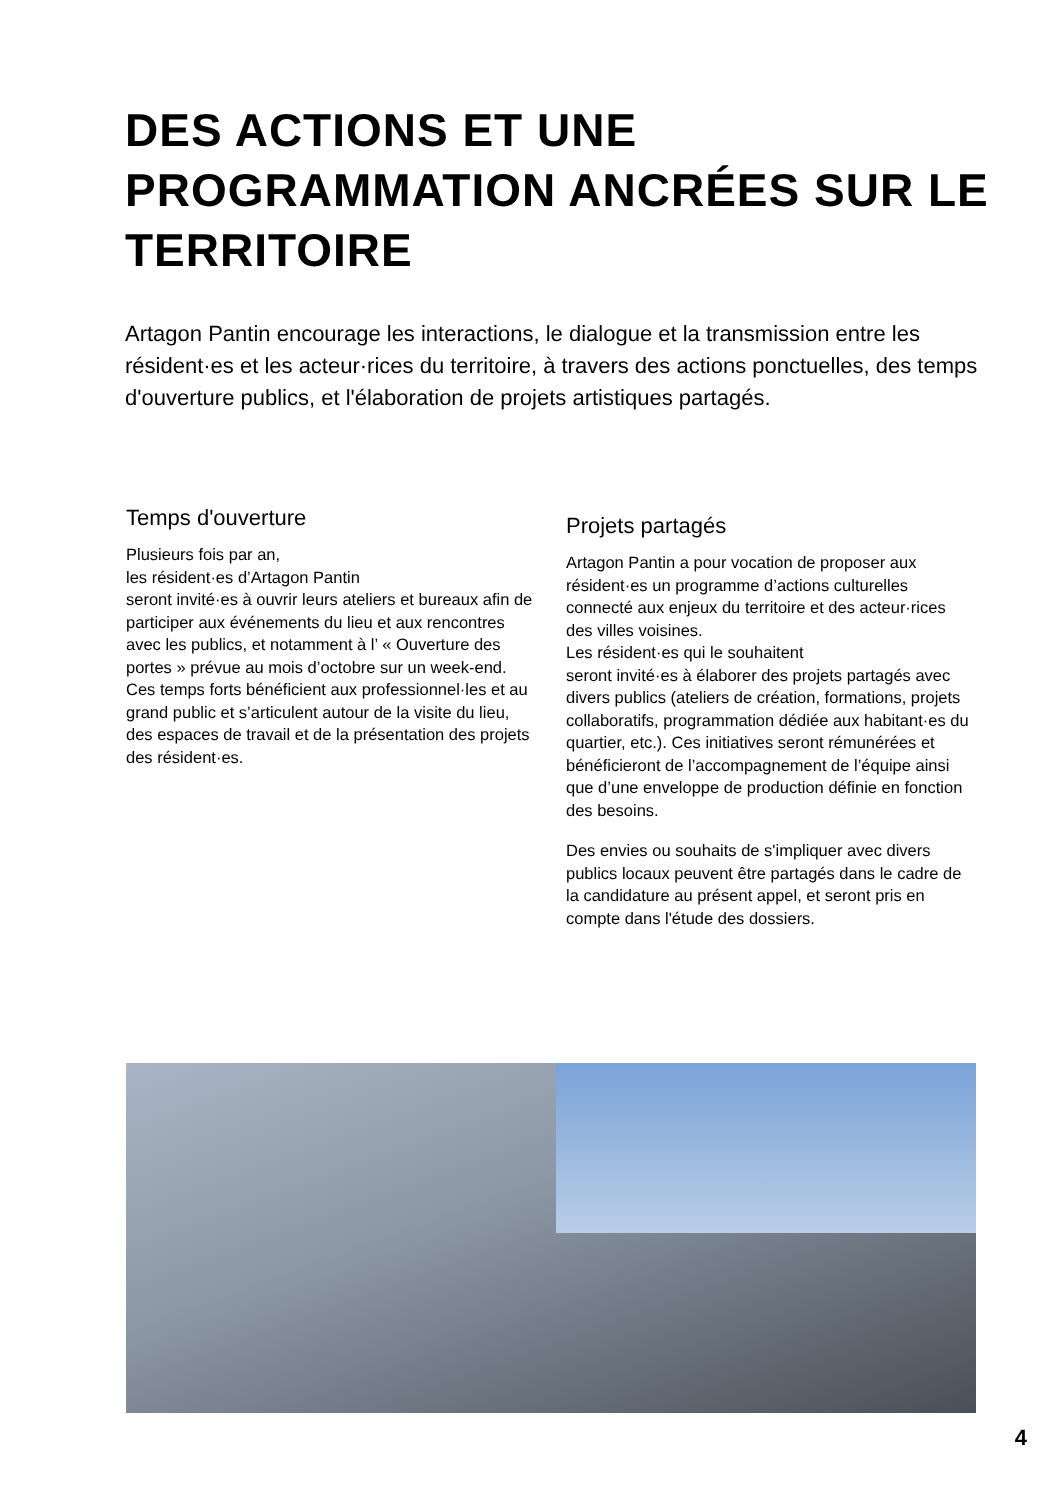DES ACTIONS ET UNE PROGRAMMATION ANCRÉES SUR LE TERRITOIRE
Artagon Pantin encourage les interactions, le dialogue et la transmission entre les résident·es et les acteur·rices du territoire, à travers des actions ponctuelles, des temps d'ouverture publics, et l'élaboration de projets artistiques partagés.
Temps d'ouverture
Plusieurs fois par an,
les résident·es d’Artagon Pantin
seront invité·es à ouvrir leurs ateliers et bureaux afin de participer aux événements du lieu et aux rencontres avec les publics, et notamment à l’ « Ouverture des portes » prévue au mois d’octobre sur un week-end. Ces temps forts bénéficient aux professionnel·les et au grand public et s’articulent autour de la visite du lieu, des espaces de travail et de la présentation des projets des résident·es.
Projets partagés
Artagon Pantin a pour vocation de proposer aux résident·es un programme d’actions culturelles connecté aux enjeux du territoire et des acteur·rices des villes voisines.
Les résident·es qui le souhaitent
seront invité·es à élaborer des projets partagés avec divers publics (ateliers de création, formations, projets collaboratifs, programmation dédiée aux habitant·es du quartier, etc.). Ces initiatives seront rémunérées et bénéficieront de l’accompagnement de l’équipe ainsi que d’une enveloppe de production définie en fonction des besoins.
Des envies ou souhaits de s'impliquer avec divers publics locaux peuvent être partagés dans le cadre de la candidature au présent appel, et seront pris en compte dans l'étude des dossiers.
4